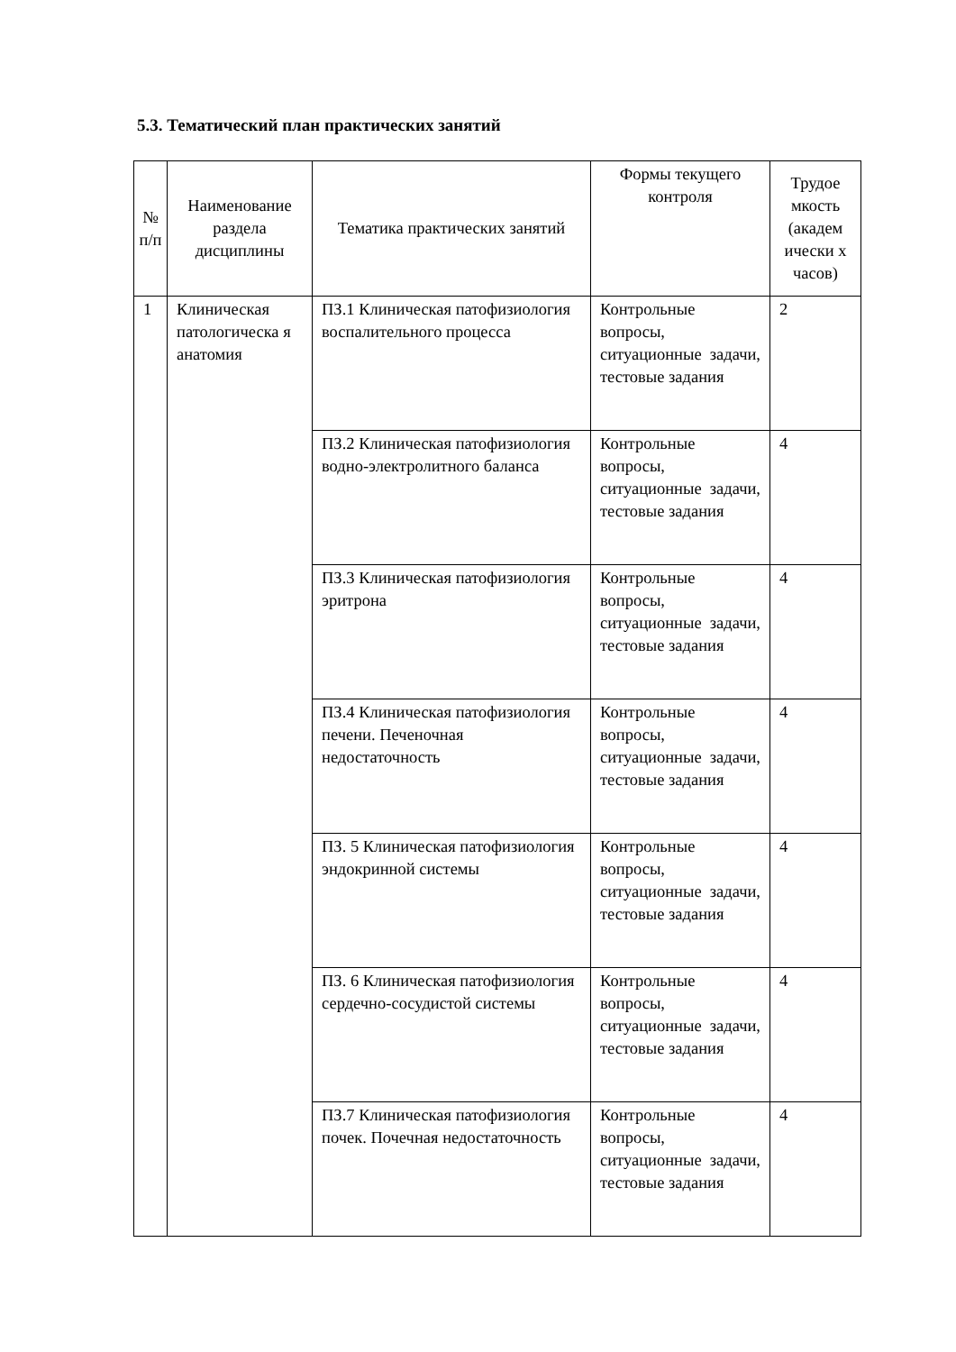5.3. Тематический план практических занятий
| № п/п | Наименование раздела дисциплины | Тематика практических занятий | Формы текущего контроля | Трудое мкость (академ ически х часов) |
| --- | --- | --- | --- | --- |
| 1 | Клиническая патологическа я анатомия | ПЗ.1 Клиническая патофизиология воспалительного процесса | Контрольные вопросы, ситуационные задачи, тестовые задания | 2 |
| | | ПЗ.2 Клиническая патофизиология водно-электролитного баланса | Контрольные вопросы, ситуационные задачи, тестовые задания | 4 |
| | | ПЗ.3 Клиническая патофизиология эритрона | Контрольные вопросы, ситуационные задачи, тестовые задания | 4 |
| | | ПЗ.4 Клиническая патофизиология печени. Печеночная недостаточность | Контрольные вопросы, ситуационные задачи, тестовые задания | 4 |
| | | ПЗ. 5 Клиническая патофизиология эндокринной системы | Контрольные вопросы, ситуационные задачи, тестовые задания | 4 |
| | | ПЗ. 6 Клиническая патофизиология сердечно-сосудистой системы | Контрольные вопросы, ситуационные задачи, тестовые задания | 4 |
| | | ПЗ.7 Клиническая патофизиология почек. Почечная недостаточность | Контрольные вопросы, ситуационные задачи, тестовые задания | 4 |